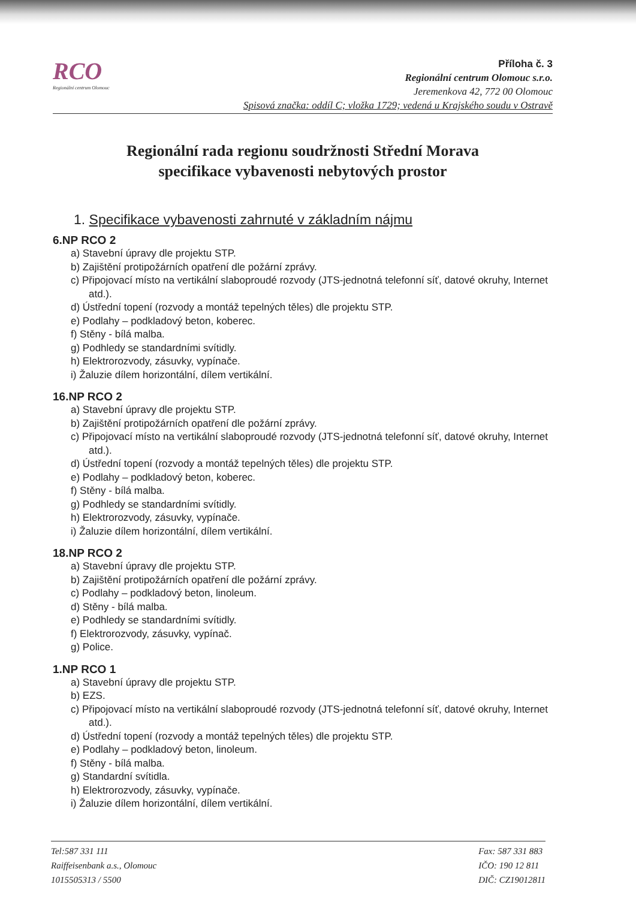RCO
Regionální centrum Olomouc
Příloha č. 3
Regionální centrum Olomouc s.r.o.
Jeremenkova 42, 772 00 Olomouc
Spisová značka: oddíl C; vložka 1729; vedená u Krajského soudu v Ostravě
Regionální rada regionu soudržnosti Střední Morava
specifikace vybavenosti nebytových prostor
1. Specifikace vybavenosti zahrnuté v základním nájmu
6.NP RCO 2
a) Stavební úpravy dle projektu STP.
b) Zajištění protipožárních opatření dle požární zprávy.
c) Připojovací místo na vertikální slaboproudé rozvody (JTS-jednotná telefonní síť, datové okruhy, Internet atd.).
d) Ústřední topení (rozvody a montáž tepelných těles) dle projektu STP.
e) Podlahy – podkladový beton, koberec.
f) Stěny - bílá malba.
g) Podhledy se standardními svítidly.
h) Elektrorozvody, zásuvky, vypínače.
i) Žaluzie dílem horizontální, dílem vertikální.
16.NP RCO 2
a) Stavební úpravy dle projektu STP.
b) Zajištění protipožárních opatření dle požární zprávy.
c) Připojovací místo na vertikální slaboproudé rozvody (JTS-jednotná telefonní síť, datové okruhy, Internet atd.).
d) Ústřední topení (rozvody a montáž tepelných těles) dle projektu STP.
e) Podlahy – podkladový beton, koberec.
f) Stěny - bílá malba.
g) Podhledy se standardními svítidly.
h) Elektrorozvody, zásuvky, vypínače.
i) Žaluzie dílem horizontální, dílem vertikální.
18.NP RCO 2
a) Stavební úpravy dle projektu STP.
b) Zajištění protipožárních opatření dle požární zprávy.
c) Podlahy – podkladový beton, linoleum.
d) Stěny - bílá malba.
e) Podhledy se standardními svítidly.
f) Elektrorozvody, zásuvky, vypínač.
g) Police.
1.NP RCO 1
a) Stavební úpravy dle projektu STP.
b) EZS.
c) Připojovací místo na vertikální slaboproudé rozvody (JTS-jednotná telefonní síť, datové okruhy, Internet atd.).
d) Ústřední topení (rozvody a montáž tepelných těles) dle projektu STP.
e) Podlahy – podkladový beton, linoleum.
f) Stěny - bílá malba.
g) Standardní svítidla.
h) Elektrorozvody, zásuvky, vypínače.
i) Žaluzie dílem horizontální, dílem vertikální.
Tel:587 331 111
Raiffeisenbank a.s., Olomouc
1015505313 / 5500
Fax: 587 331 883
IČO: 190 12 811
DIČ: CZ19012811